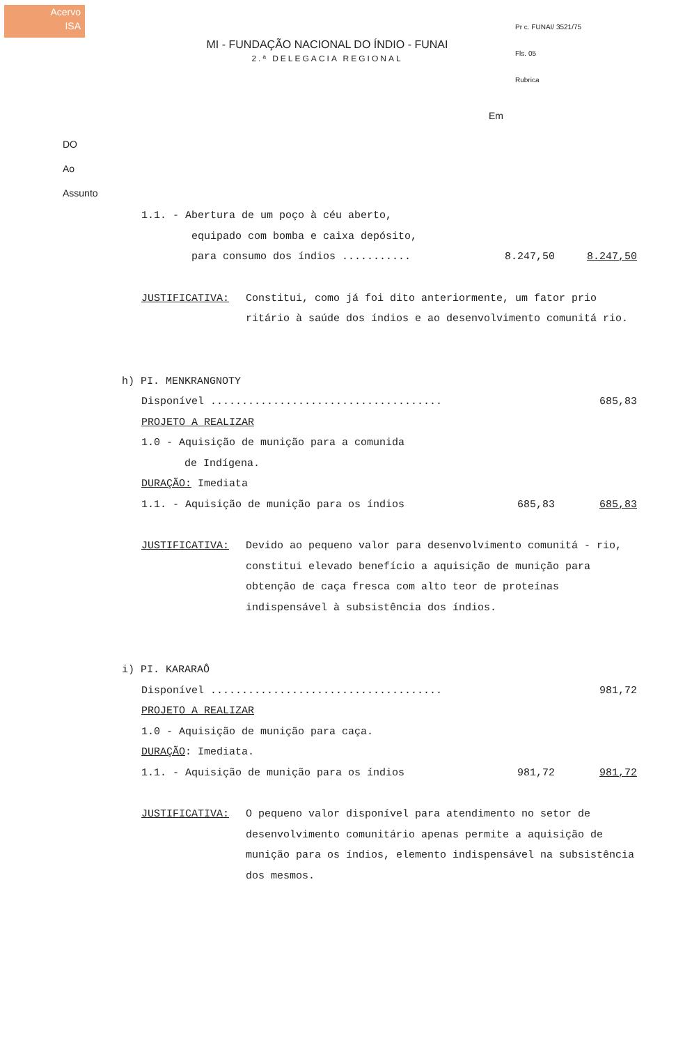Acervo
ISA
MI - FUNDAÇÃO NACIONAL DO ÍNDIO - FUNAI
2.ª DELEGACIA REGIONAL
Pr c. FUNAI/ 3521/75
Fls. 05
Rubrica
Em
DO
Ao
Assunto
1.1. - Abertura de um poço à céu aberto,
equipado com bomba e caixa depósito,
para consumo dos índios ........... 8.247,50 8.247,50
JUSTIFICATIVA: Constitui, como já foi dito anteriormente, um fator prio ritário à saúde dos índios e ao desenvolvimento comunitá rio.
h) PI. MENKRANGNOTY
Disponível ..................................... 685,83
PROJETO A REALIZAR
1.0 - Aquisição de munição para a comunida
de Indígena.
DURAÇÃO: Imediata
1.1. - Aquisição de munição para os índios 685,83 685,83
JUSTIFICATIVA: Devido ao pequeno valor para desenvolvimento comunitá - rio, constitui elevado benefício a aquisição de munição para obtenção de caça fresca com alto teor de proteínas indispensável à subsistência dos índios.
i) PI. KARARAÔ
Disponível ..................................... 981,72
PROJETO A REALIZAR
1.0 - Aquisição de munição para caça.
DURAÇÃO: Imediata.
1.1. - Aquisição de munição para os índios 981,72 981,72
JUSTIFICATIVA: O pequeno valor disponível para atendimento no setor de desenvolvimento comunitário apenas permite a aquisição de munição para os índios, elemento indispensável na subsistência dos mesmos.